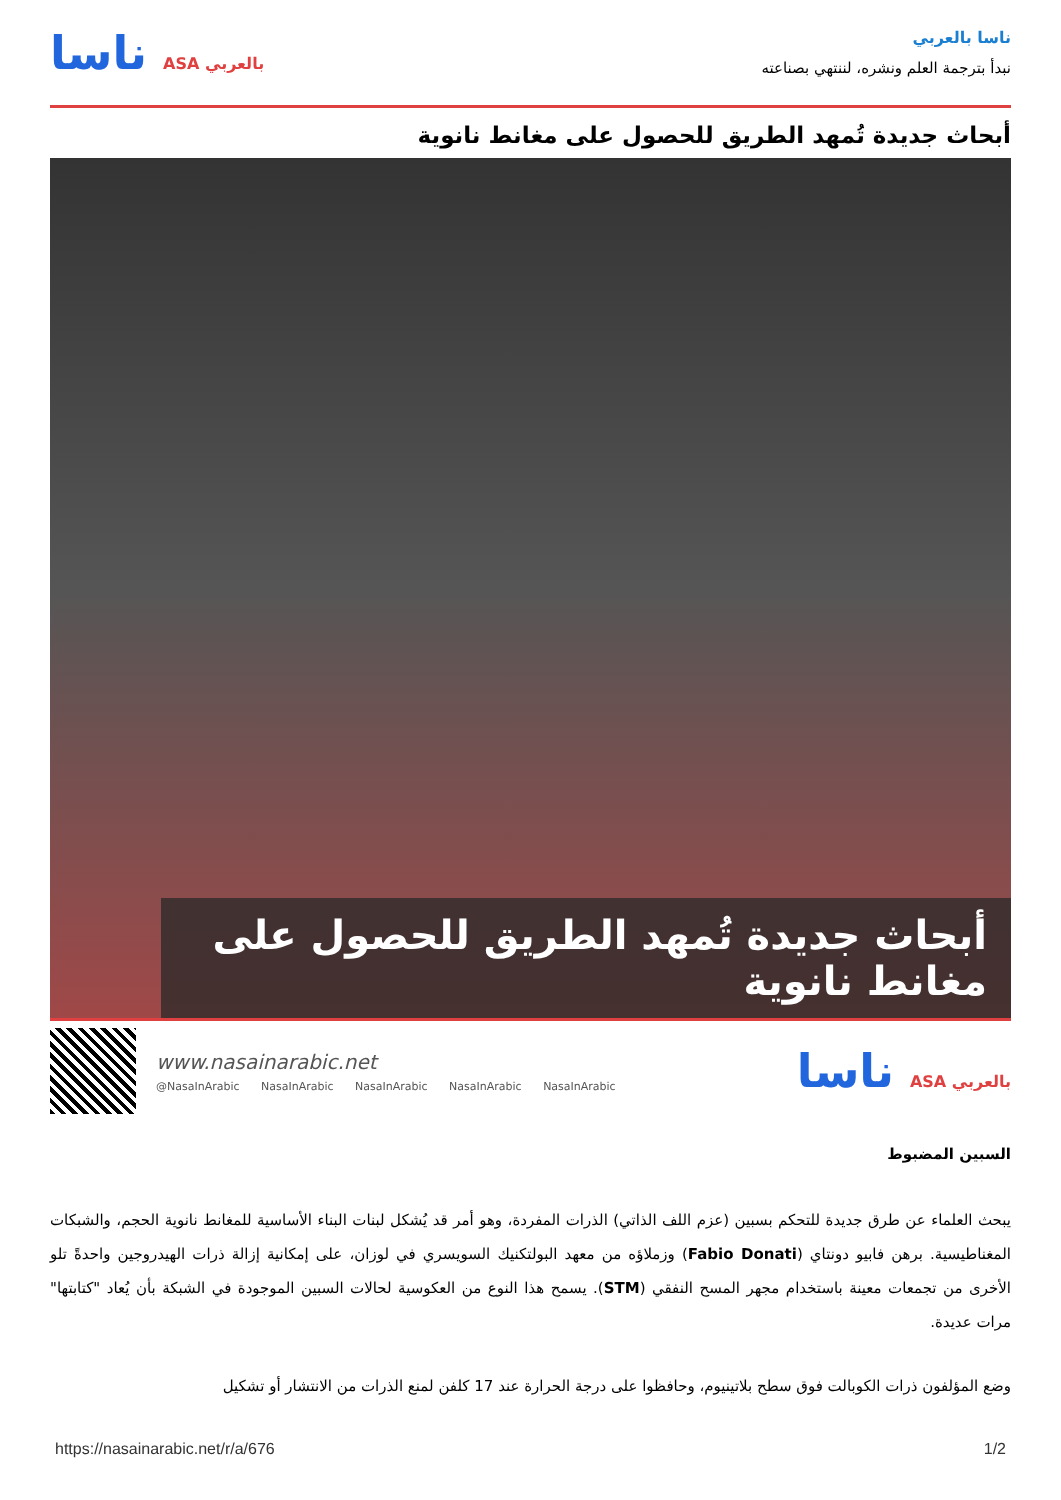ناسا بالعربي
نبدأ بترجمة العلم ونشره، لننتهي بصناعته
ناسا ASA بالعربي
أبحاث جديدة تُمهد الطريق للحصول على مغانط نانوية
أبحاث جديدة تُمهد الطريق للحصول على مغانط نانوية
www.nasainarabic.net
@NasaInArabic NasaInArabic NasaInArabic NasaInArabic NasaInArabic
ناسا ASA بالعربي
السبين المضبوط
يبحث العلماء عن طرق جديدة للتحكم بسبين (عزم اللف الذاتي) الذرات المفردة، وهو أمر قد يُشكل لبنات البناء الأساسية للمغانط نانوية الحجم، والشبكات المغناطيسية. برهن فابيو دونتاي (Fabio Donati) وزملاؤه من معهد البولتكنيك السويسري في لوزان، على إمكانية إزالة ذرات الهيدروجين واحدةً تلو الأخرى من تجمعات معينة باستخدام مجهر المسح النفقي (STM). يسمح هذا النوع من العكوسية لحالات السبين الموجودة في الشبكة بأن يُعاد "كتابتها" مرات عديدة.
وضع المؤلفون ذرات الكوبالت فوق سطح بلاتينيوم، وحافظوا على درجة الحرارة عند 17 كلفن لمنع الذرات من الانتشار أو تشكيل
https://nasainarabic.net/r/a/676 1/2